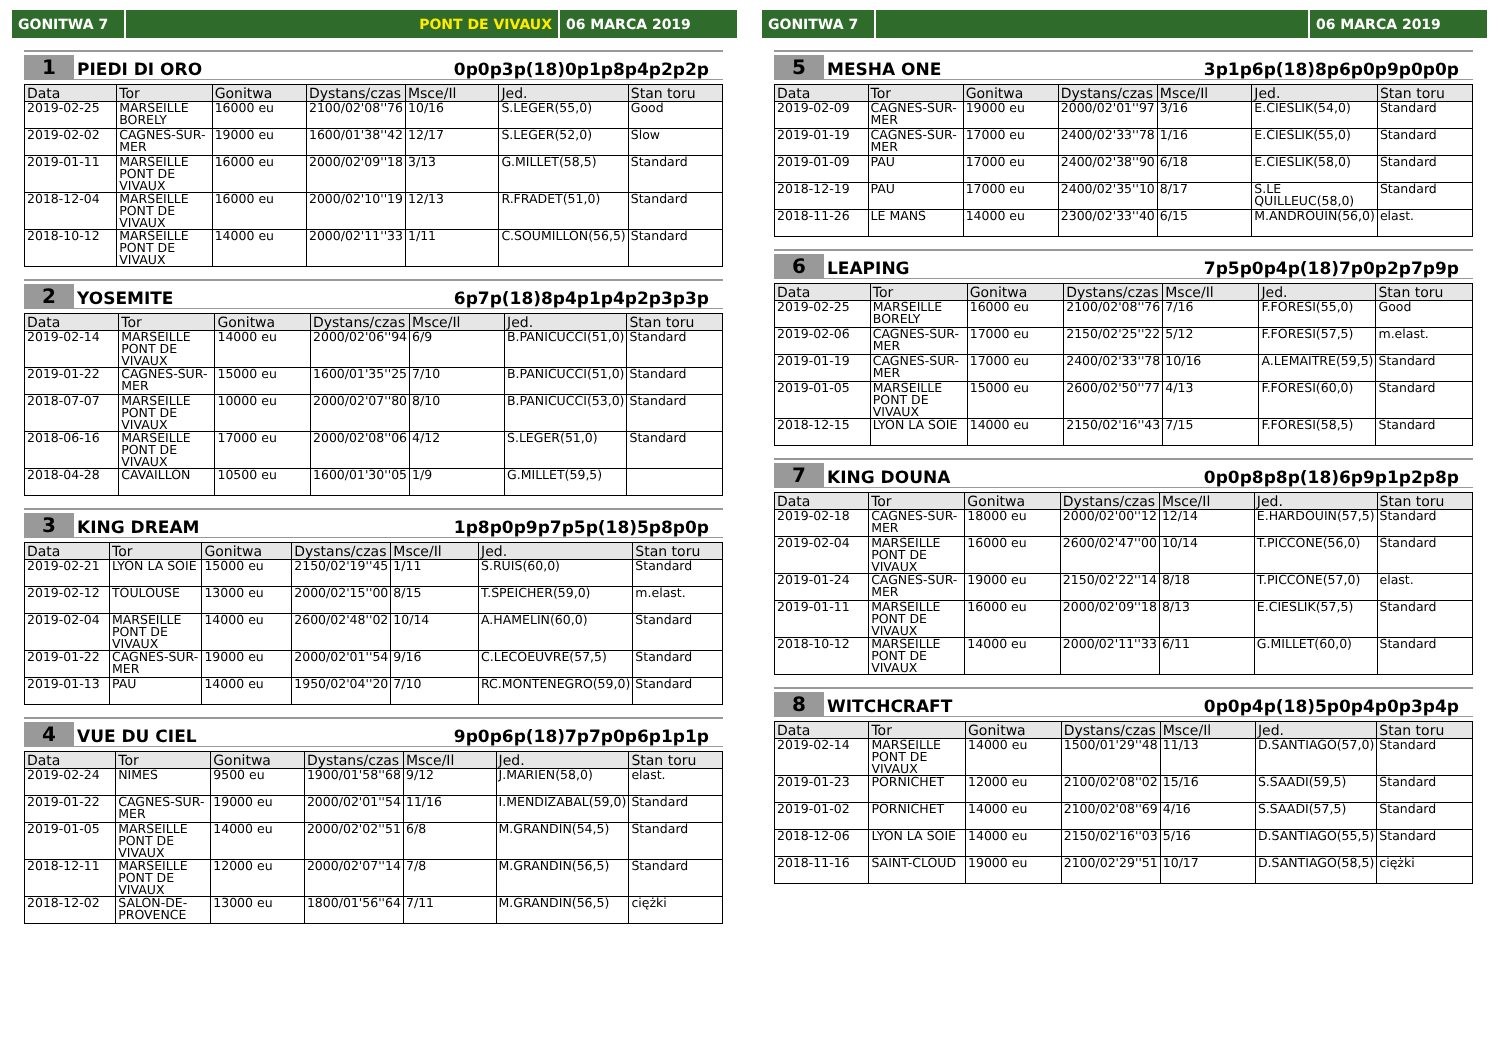GONITWA 7 PONT DE VIVAUX 06 MARCA 2019
1 PIEDI DI ORO 0p0p3p(18)0p1p8p4p2p2p
| Data | Tor | Gonitwa | Dystans/czas | Msce/Il | Jed. | Stan toru |
| --- | --- | --- | --- | --- | --- | --- |
| 2019-02-25 | MARSEILLE BORELY | 16000 eu | 2100/02'08''76 | 10/16 | S.LEGER(55,0) | Good |
| 2019-02-02 | CAGNES-SUR-MER | 19000 eu | 1600/01'38''42 | 12/17 | S.LEGER(52,0) | Slow |
| 2019-01-11 | MARSEILLE PONT DE VIVAUX | 16000 eu | 2000/02'09''18 | 3/13 | G.MILLET(58,5) | Standard |
| 2018-12-04 | MARSEILLE PONT DE VIVAUX | 16000 eu | 2000/02'10''19 | 12/13 | R.FRADET(51,0) | Standard |
| 2018-10-12 | MARSEILLE PONT DE VIVAUX | 14000 eu | 2000/02'11''33 | 1/11 | C.SOUMILLON(56,5) | Standard |
2 YOSEMITE 6p7p(18)8p4p1p4p2p3p3p
| Data | Tor | Gonitwa | Dystans/czas | Msce/Il | Jed. | Stan toru |
| --- | --- | --- | --- | --- | --- | --- |
| 2019-02-14 | MARSEILLE PONT DE VIVAUX | 14000 eu | 2000/02'06''94 | 6/9 | B.PANICUCCI(51,0) | Standard |
| 2019-01-22 | CAGNES-SUR-MER | 15000 eu | 1600/01'35''25 | 7/10 | B.PANICUCCI(51,0) | Standard |
| 2018-07-07 | MARSEILLE PONT DE VIVAUX | 10000 eu | 2000/02'07''80 | 8/10 | B.PANICUCCI(53,0) | Standard |
| 2018-06-16 | MARSEILLE PONT DE VIVAUX | 17000 eu | 2000/02'08''06 | 4/12 | S.LEGER(51,0) | Standard |
| 2018-04-28 | CAVAILLON | 10500 eu | 1600/01'30''05 | 1/9 | G.MILLET(59,5) | |
3 KING DREAM 1p8p0p9p7p5p(18)5p8p0p
| Data | Tor | Gonitwa | Dystans/czas | Msce/Il | Jed. | Stan toru |
| --- | --- | --- | --- | --- | --- | --- |
| 2019-02-21 | LYON LA SOIE | 15000 eu | 2150/02'19''45 | 1/11 | S.RUIS(60,0) | Standard |
| 2019-02-12 | TOULOUSE | 13000 eu | 2000/02'15''00 | 8/15 | T.SPEICHER(59,0) | m.elast. |
| 2019-02-04 | MARSEILLE PONT DE VIVAUX | 14000 eu | 2600/02'48''02 | 10/14 | A.HAMELIN(60,0) | Standard |
| 2019-01-22 | CAGNES-SUR-MER | 19000 eu | 2000/02'01''54 | 9/16 | C.LECOEUVRE(57,5) | Standard |
| 2019-01-13 | PAU | 14000 eu | 1950/02'04''20 | 7/10 | RC.MONTENEGRO(59,0) | Standard |
4 VUE DU CIEL 9p0p6p(18)7p7p0p6p1p1p
| Data | Tor | Gonitwa | Dystans/czas | Msce/Il | Jed. | Stan toru |
| --- | --- | --- | --- | --- | --- | --- |
| 2019-02-24 | NIMES | 9500 eu | 1900/01'58''68 | 9/12 | J.MARIEN(58,0) | elast. |
| 2019-01-22 | CAGNES-SUR-MER | 19000 eu | 2000/02'01''54 | 11/16 | I.MENDIZABAL(59,0) | Standard |
| 2019-01-05 | MARSEILLE PONT DE VIVAUX | 14000 eu | 2000/02'02''51 | 6/8 | M.GRANDIN(54,5) | Standard |
| 2018-12-11 | MARSEILLE PONT DE VIVAUX | 12000 eu | 2000/02'07''14 | 7/8 | M.GRANDIN(56,5) | Standard |
| 2018-12-02 | SALON-DE-PROVENCE | 13000 eu | 1800/01'56''64 | 7/11 | M.GRANDIN(56,5) | ciężki |
GONITWA 7 06 MARCA 2019
5 MESHA ONE 3p1p6p(18)8p6p0p9p0p0p
| Data | Tor | Gonitwa | Dystans/czas | Msce/Il | Jed. | Stan toru |
| --- | --- | --- | --- | --- | --- | --- |
| 2019-02-09 | CAGNES-SUR-MER | 19000 eu | 2000/02'01''97 | 3/16 | E.CIESLIK(54,0) | Standard |
| 2019-01-19 | CAGNES-SUR-MER | 17000 eu | 2400/02'33''78 | 1/16 | E.CIESLIK(55,0) | Standard |
| 2019-01-09 | PAU | 17000 eu | 2400/02'38''90 | 6/18 | E.CIESLIK(58,0) | Standard |
| 2018-12-19 | PAU | 17000 eu | 2400/02'35''10 | 8/17 | S.LE QUILLEUC(58,0) | Standard |
| 2018-11-26 | LE MANS | 14000 eu | 2300/02'33''40 | 6/15 | M.ANDROUIN(56,0) | elast. |
6 LEAPING 7p5p0p4p(18)7p0p2p7p9p
| Data | Tor | Gonitwa | Dystans/czas | Msce/Il | Jed. | Stan toru |
| --- | --- | --- | --- | --- | --- | --- |
| 2019-02-25 | MARSEILLE BORELY | 16000 eu | 2100/02'08''76 | 7/16 | F.FORESI(55,0) | Good |
| 2019-02-06 | CAGNES-SUR-MER | 17000 eu | 2150/02'25''22 | 5/12 | F.FORESI(57,5) | m.elast. |
| 2019-01-19 | CAGNES-SUR-MER | 17000 eu | 2400/02'33''78 | 10/16 | A.LEMAITRE(59,5) | Standard |
| 2019-01-05 | MARSEILLE PONT DE VIVAUX | 15000 eu | 2600/02'50''77 | 4/13 | F.FORESI(60,0) | Standard |
| 2018-12-15 | LYON LA SOIE | 14000 eu | 2150/02'16''43 | 7/15 | F.FORESI(58,5) | Standard |
7 KING DOUNA 0p0p8p8p(18)6p9p1p2p8p
| Data | Tor | Gonitwa | Dystans/czas | Msce/Il | Jed. | Stan toru |
| --- | --- | --- | --- | --- | --- | --- |
| 2019-02-18 | CAGNES-SUR-MER | 18000 eu | 2000/02'00''12 | 12/14 | E.HARDOUIN(57,5) | Standard |
| 2019-02-04 | MARSEILLE PONT DE VIVAUX | 16000 eu | 2600/02'47''00 | 10/14 | T.PICCONE(56,0) | Standard |
| 2019-01-24 | CAGNES-SUR-MER | 19000 eu | 2150/02'22''14 | 8/18 | T.PICCONE(57,0) | elast. |
| 2019-01-11 | MARSEILLE PONT DE VIVAUX | 16000 eu | 2000/02'09''18 | 8/13 | E.CIESLIK(57,5) | Standard |
| 2018-10-12 | MARSEILLE PONT DE VIVAUX | 14000 eu | 2000/02'11''33 | 6/11 | G.MILLET(60,0) | Standard |
8 WITCHCRAFT 0p0p4p(18)5p0p4p0p3p4p
| Data | Tor | Gonitwa | Dystans/czas | Msce/Il | Jed. | Stan toru |
| --- | --- | --- | --- | --- | --- | --- |
| 2019-02-14 | MARSEILLE PONT DE VIVAUX | 14000 eu | 1500/01'29''48 | 11/13 | D.SANTIAGO(57,0) | Standard |
| 2019-01-23 | PORNICHET | 12000 eu | 2100/02'08''02 | 15/16 | S.SAADI(59,5) | Standard |
| 2019-01-02 | PORNICHET | 14000 eu | 2100/02'08''69 | 4/16 | S.SAADI(57,5) | Standard |
| 2018-12-06 | LYON LA SOIE | 14000 eu | 2150/02'16''03 | 5/16 | D.SANTIAGO(55,5) | Standard |
| 2018-11-16 | SAINT-CLOUD | 19000 eu | 2100/02'29''51 | 10/17 | D.SANTIAGO(58,5) | ciężki |